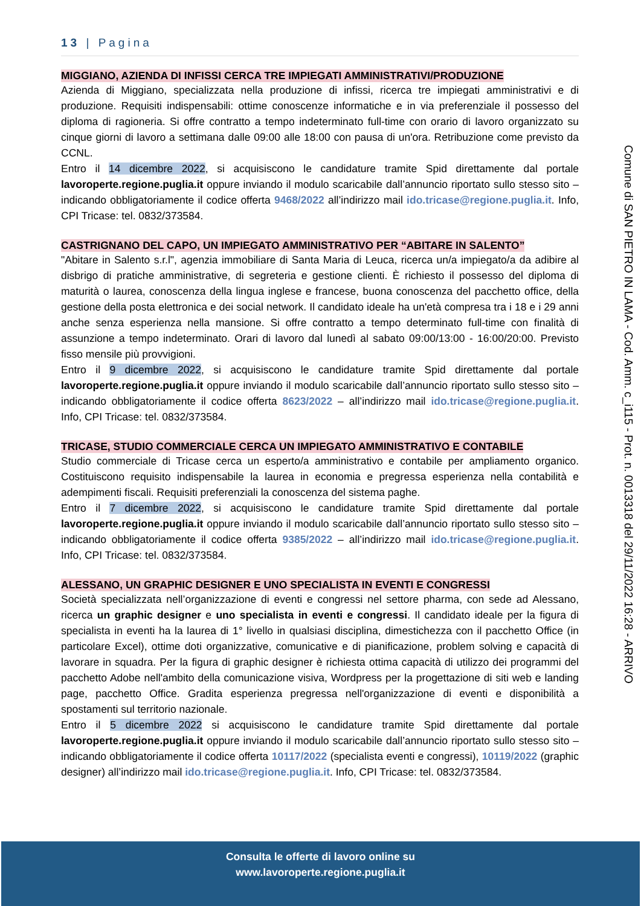13 | Pagina
MIGGIANO, AZIENDA DI INFISSI CERCA TRE IMPIEGATI AMMINISTRATIVI/PRODUZIONE
Azienda di Miggiano, specializzata nella produzione di infissi, ricerca tre impiegati amministrativi e di produzione. Requisiti indispensabili: ottime conoscenze informatiche e in via preferenziale il possesso del diploma di ragioneria. Si offre contratto a tempo indeterminato full-time con orario di lavoro organizzato su cinque giorni di lavoro a settimana dalle 09:00 alle 18:00 con pausa di un'ora. Retribuzione come previsto da CCNL.
Entro il 14 dicembre 2022, si acquisiscono le candidature tramite Spid direttamente dal portale lavoroperte.regione.puglia.it oppure inviando il modulo scaricabile dall’annuncio riportato sullo stesso sito – indicando obbligatoriamente il codice offerta 9468/2022 all’indirizzo mail ido.tricase@regione.puglia.it. Info, CPI Tricase: tel. 0832/373584.
CASTRIGNANO DEL CAPO, UN IMPIEGATO AMMINISTRATIVO PER “ABITARE IN SALENTO”
"Abitare in Salento s.r.l", agenzia immobiliare di Santa Maria di Leuca, ricerca un/a impiegato/a da adibire al disbrigo di pratiche amministrative, di segreteria e gestione clienti. È richiesto il possesso del diploma di maturità o laurea, conoscenza della lingua inglese e francese, buona conoscenza del pacchetto office, della gestione della posta elettronica e dei social network. Il candidato ideale ha un'età compresa tra i 18 e i 29 anni anche senza esperienza nella mansione. Si offre contratto a tempo determinato full-time con finalità di assunzione a tempo indeterminato. Orari di lavoro dal lunedì al sabato 09:00/13:00 - 16:00/20:00. Previsto fisso mensile più provvigioni.
Entro il 9 dicembre 2022, si acquisiscono le candidature tramite Spid direttamente dal portale lavoroperte.regione.puglia.it oppure inviando il modulo scaricabile dall’annuncio riportato sullo stesso sito – indicando obbligatoriamente il codice offerta 8623/2022 – all’indirizzo mail ido.tricase@regione.puglia.it. Info, CPI Tricase: tel. 0832/373584.
TRICASE, STUDIO COMMERCIALE CERCA UN IMPIEGATO AMMINISTRATIVO E CONTABILE
Studio commerciale di Tricase cerca un esperto/a amministrativo e contabile per ampliamento organico. Costituiscono requisito indispensabile la laurea in economia e pregressa esperienza nella contabilità e adempimenti fiscali. Requisiti preferenziali la conoscenza del sistema paghe.
Entro il 7 dicembre 2022, si acquisiscono le candidature tramite Spid direttamente dal portale lavoroperte.regione.puglia.it oppure inviando il modulo scaricabile dall’annuncio riportato sullo stesso sito – indicando obbligatoriamente il codice offerta 9385/2022 – all’indirizzo mail ido.tricase@regione.puglia.it. Info, CPI Tricase: tel. 0832/373584.
ALESSANO, UN GRAPHIC DESIGNER E UNO SPECIALISTA IN EVENTI E CONGRESSI
Società specializzata nell’organizzazione di eventi e congressi nel settore pharma, con sede ad Alessano, ricerca un graphic designer e uno specialista in eventi e congressi. Il candidato ideale per la figura di specialista in eventi ha la laurea di 1° livello in qualsiasi disciplina, dimestichezza con il pacchetto Office (in particolare Excel), ottime doti organizzative, comunicative e di pianificazione, problem solving e capacità di lavorare in squadra. Per la figura di graphic designer è richiesta ottima capacità di utilizzo dei programmi del pacchetto Adobe nell'ambito della comunicazione visiva, Wordpress per la progettazione di siti web e landing page, pacchetto Office. Gradita esperienza pregressa nell'organizzazione di eventi e disponibilità a spostamenti sul territorio nazionale.
Entro il 5 dicembre 2022 si acquisiscono le candidature tramite Spid direttamente dal portale lavoroperte.regione.puglia.it oppure inviando il modulo scaricabile dall’annuncio riportato sullo stesso sito – indicando obbligatoriamente il codice offerta 10117/2022 (specialista eventi e congressi), 10119/2022 (graphic designer) all’indirizzo mail ido.tricase@regione.puglia.it. Info, CPI Tricase: tel. 0832/373584.
Comune di SAN PIETRO IN LAMA - Cod. Amm. c_i115 - Prot. n. 0013318 del 29/11/2022 16:28 - ARRIVO
Consulta le offerte di lavoro online su
www.lavoroperte.regione.puglia.it